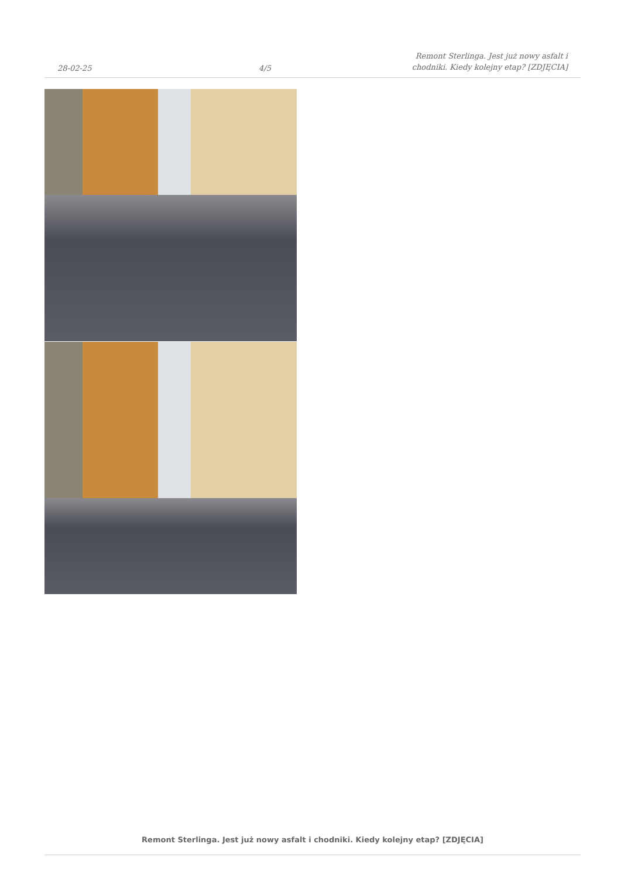28-02-25
4/5
Remont Sterlinga. Jest już nowy asfalt i chodniki. Kiedy kolejny etap? [ZDJĘCIA]
Remont Sterlinga. Jest już nowy asfalt i chodniki. Kiedy kolejny etap? [ZDJĘCIA]